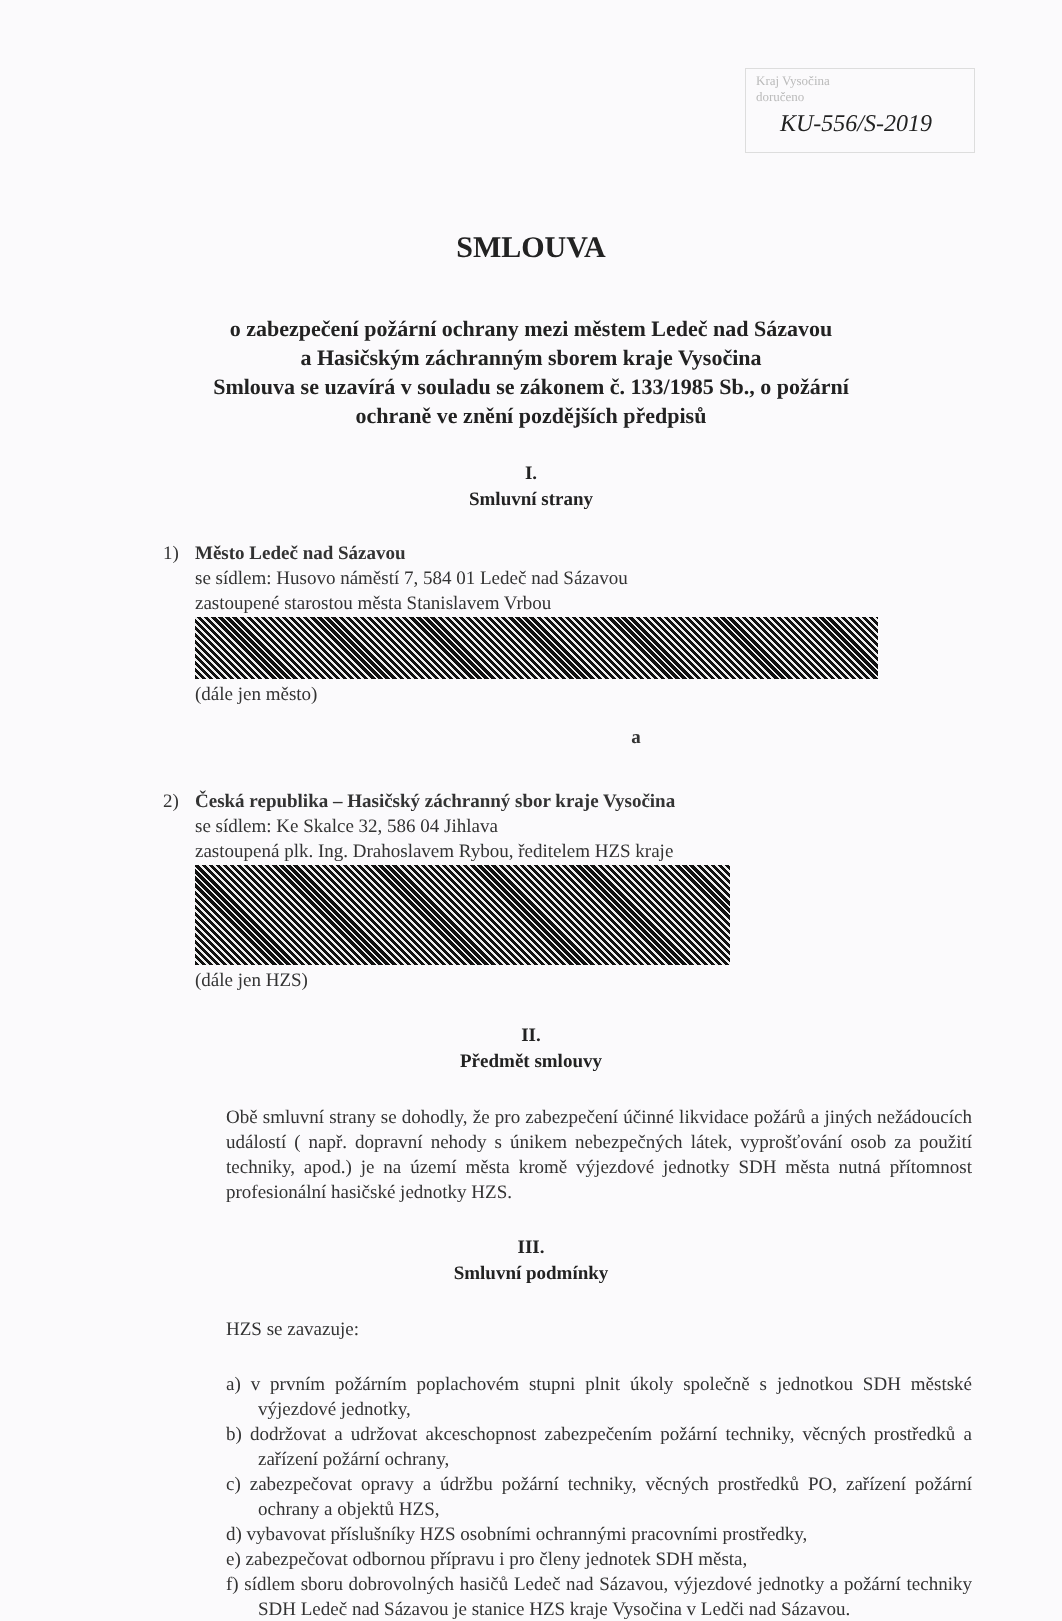Kraj Vysočina
doručeno
KU-556/S-2019
SMLOUVA
o zabezpečení požární ochrany mezi městem Ledeč nad Sázavou
a Hasičským záchranným sborem kraje Vysočina
Smlouva se uzavírá v souladu se zákonem č. 133/1985 Sb., o požární
ochraně ve znění pozdějších předpisů
I.
Smluvní strany
1) Město Ledeč nad Sázavou
se sídlem: Husovo náměstí 7, 584 01 Ledeč nad Sázavou
zastoupené starostou města Stanislavem Vrbou
(dále jen město)
a
2) Česká republika – Hasičský záchranný sbor kraje Vysočina
se sídlem: Ke Skalce 32, 586 04 Jihlava
zastoupená plk. Ing. Drahoslavem Rybou, ředitelem HZS kraje
(dále jen HZS)
II.
Předmět smlouvy
Obě smluvní strany se dohodly, že pro zabezpečení účinné likvidace požárů a jiných nežádoucích událostí ( např. dopravní nehody s únikem nebezpečných látek, vyprošťování osob za použití techniky, apod.) je na území města kromě výjezdové jednotky SDH města nutná přítomnost profesionální hasičské jednotky HZS.
III.
Smluvní podmínky
HZS se zavazuje:
a) v prvním požárním poplachovém stupni plnit úkoly společně s jednotkou SDH městské výjezdové jednotky,
b) dodržovat a udržovat akceschopnost zabezpečením požární techniky, věcných prostředků a zařízení požární ochrany,
c) zabezpečovat opravy a údržbu požární techniky, věcných prostředků PO, zařízení požární ochrany a objektů HZS,
d) vybavovat příslušníky HZS osobními ochrannými pracovními prostředky,
e) zabezpečovat odbornou přípravu i pro členy jednotek SDH města,
f) sídlem sboru dobrovolných hasičů Ledeč nad Sázavou, výjezdové jednotky a požární techniky SDH Ledeč nad Sázavou je stanice HZS kraje Vysočina v Ledči nad Sázavou.